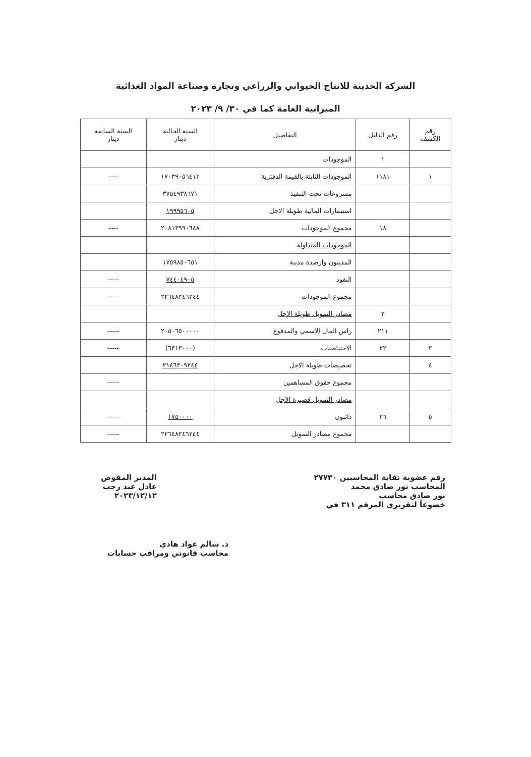الشركة الحديثة للانتاج الحيواني والزراعي وتجارة وصناعة المواد الغذائية
الميزانية العامة كما في ٣٠/ ٩/ ٢٠٢٣
| رقم الكشف | رقم الدليل | التفاصيل | السنة الحالية دينار | السنة السابقة دينار |
| --- | --- | --- | --- | --- |
| | ١ | الموجودات | | |
| ١ | ١١٨١ | الموجودات الثابتة بالقيمة الدفترية | ١٧٠٣٩٠٥٦٤١٢ | ---- |
| | | مشروعات تحت التنفيذ | ٣٧٥٤٩٣٨٦٧١ | |
| | | استثمارات المالية طويلة الاجل | ١٩٩٩٥٦٠٥ | |
| | ١٨ | مجموع الموجودات | ٢٠٨١٣٩٩٠٦٨٨ | ---- |
| | | الموجودات المتداولة | | |
| | | المدينون وارصدة مدينة | ١٧٥٩٨٥٠٦٥١ | |
| | | النقود | ٧٤٤٠٤٩٠٥ | ----- |
| | | مجموع الموجودات | ٢٢٦٤٨٢٤٦٢٤٤ | ----- |
| | ٢ | مصادر التمويل طويلة الاجل | | |
| | ٢١١ | راس المال الاسمي والمدفوع | ٢٠٥٠٦٥٠٠٠٠٠ | ----- |
| ٢ | ٢٢ | الاحتياطيات | (٦٣١٣٠٠٠) | ----- |
| ٤ | | تخصيصات طويلة الاجل | ٢١٤٦٣٠٩٢٤٤ | |
| | | مجموع حقوق المساهمين | | ----- |
| | | مصادر التمويل قصيرة الاجل | | |
| ٥ | ٢٦ | دائنون | ١٧٥٠٠٠٠ | ----- |
| | | مجموع مصادر التمويل | ٢٢٦٤٨٢٤٦٢٤٤ | ----- |
رقم عضوية نقابة المحاسبين ٢٧٧٣٠
المحاسب نور صادق محمد
نور صادق محاسب
خضوعاً لتقريري المرقم ٣١١ في
المدير المفوض
عادل عبد رجب
٢٠٢٣/١٢/١٢
د. سالم عواد هادي
محاسب قانوني ومراقب حسابات